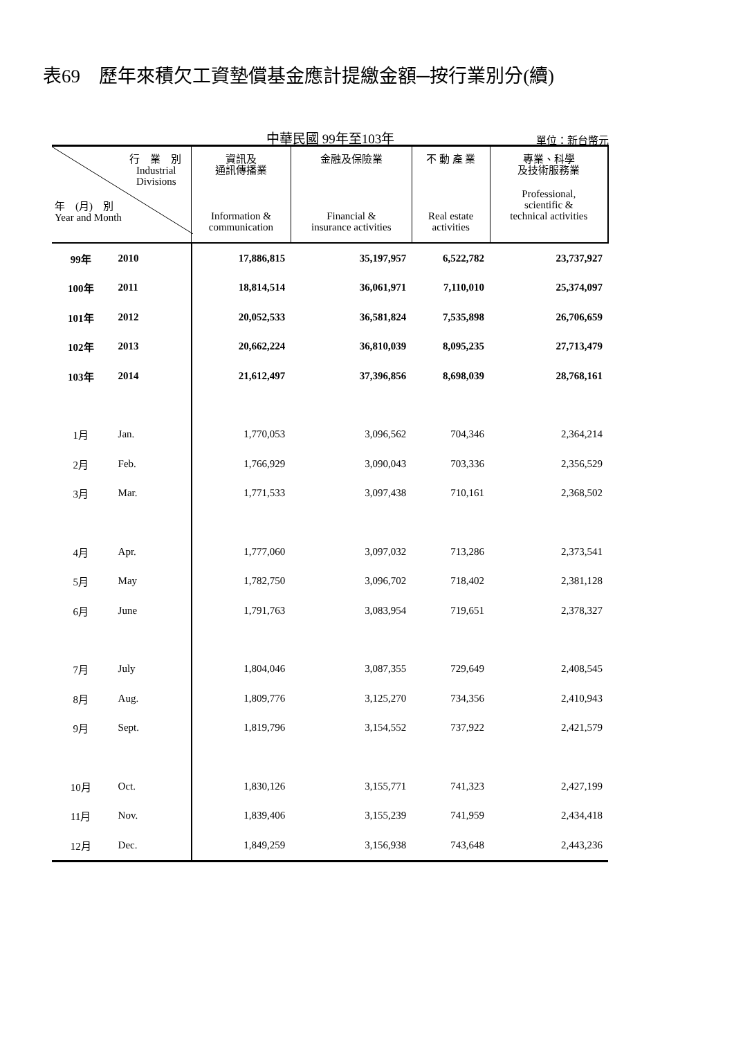表69　歷年來積欠工資墊償基金應計提繳金額─按行業別分(續)
中華民國 99年至103年
單位：新台幣元
| 行 業 別 Industrial Divisions 年 (月) 別 Year and Month | | 資訊及 通訊傳播業 Information & communication | 金融及保險業 Financial & insurance activities | 不 動 產 業 Real estate activities | 專業、科學 及技術服務業 Professional, scientific & technical activities |
| --- | --- | --- | --- | --- | --- |
| 99年 | 2010 | 17,886,815 | 35,197,957 | 6,522,782 | 23,737,927 |
| 100年 | 2011 | 18,814,514 | 36,061,971 | 7,110,010 | 25,374,097 |
| 101年 | 2012 | 20,052,533 | 36,581,824 | 7,535,898 | 26,706,659 |
| 102年 | 2013 | 20,662,224 | 36,810,039 | 8,095,235 | 27,713,479 |
| 103年 | 2014 | 21,612,497 | 37,396,856 | 8,698,039 | 28,768,161 |
| 1月 | Jan. | 1,770,053 | 3,096,562 | 704,346 | 2,364,214 |
| 2月 | Feb. | 1,766,929 | 3,090,043 | 703,336 | 2,356,529 |
| 3月 | Mar. | 1,771,533 | 3,097,438 | 710,161 | 2,368,502 |
| 4月 | Apr. | 1,777,060 | 3,097,032 | 713,286 | 2,373,541 |
| 5月 | May | 1,782,750 | 3,096,702 | 718,402 | 2,381,128 |
| 6月 | June | 1,791,763 | 3,083,954 | 719,651 | 2,378,327 |
| 7月 | July | 1,804,046 | 3,087,355 | 729,649 | 2,408,545 |
| 8月 | Aug. | 1,809,776 | 3,125,270 | 734,356 | 2,410,943 |
| 9月 | Sept. | 1,819,796 | 3,154,552 | 737,922 | 2,421,579 |
| 10月 | Oct. | 1,830,126 | 3,155,771 | 741,323 | 2,427,199 |
| 11月 | Nov. | 1,839,406 | 3,155,239 | 741,959 | 2,434,418 |
| 12月 | Dec. | 1,849,259 | 3,156,938 | 743,648 | 2,443,236 |